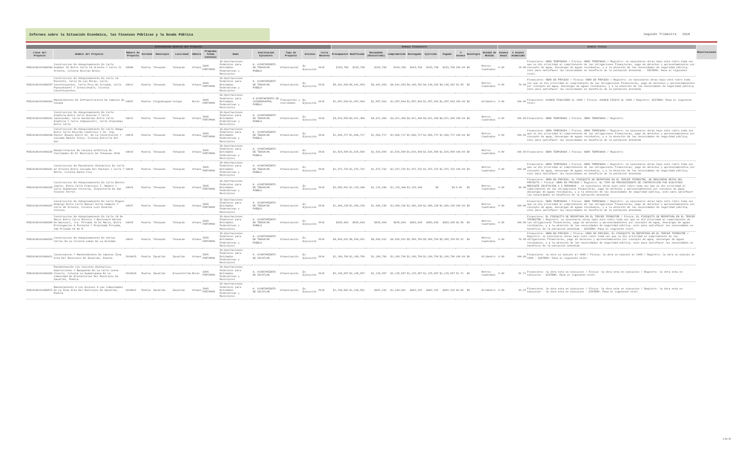Informes sobre la Situación Económica, las Finanzas Públicas y la Deuda Pública
Segundo Trimestre 2018
| Información General del Proyecto | | | | | | | | | | | | | Avance Financiero | | | | | | | | | | Avance Físico | | | Observaciones |
| --- | --- | --- | --- | --- | --- | --- | --- | --- | --- | --- | --- | --- | --- | --- | --- | --- | --- | --- | --- | --- | --- | --- | --- | --- | --- | --- |
| Clave del Proyecto | Nombre del Proyecto | Número de Proyecto | Entidad | Municipio | Localidad | Ámbito | Programa Fondo Convenio | Ramo | Institución Ejecutora | Tipo de Proyecto | Estatus | Ciclo Recurso | Presupuesto | Modificado | Recaudado (Ministrado) | Comprometido | Devengado | Ejercido | Pagado | % Avance | Reintegro | Unidad de Medida | Avance Anual | % Avance Acumulado | | |
| PUE18180101068284 | Construccion De Adoquinamiento En Calle Andador A2 Entre Calle 19 Oriente Y Calle 21 Oriente, Colonia Nicolas Bravo. | 18008 | Puebla | Tehuacán | Tehuacán | Urbano | I005 FORTAMUN | 33-Aportaciones Federales para Entidades Federativas y Municipios | H. AYUNTAMIENTO DE TEHUACAN PUEBLA | Urbanización | En Ejecución | 2018 | $193,768 | $193,768 | $193,768 | $193,768 | $193,768 | $193,768 | $193,768 | 100.00 | $0 | Metros Cuadrados | 0.00 | 10.00 | Financiera: OBRA TERMINADA / Física: OBRA TERMINADA / Registro: se ejecutaron obras bajo este rubro toda vez que se dio prioridad al cumplimiento de las obligaciones financieras, pago de derechos y aprovechamientos por concepto de agua, descargas de aguas residuales, y a la atención de las necesidades de seguridad pública, esto para satisfacer las necesidades en beneficio de la población atendida. - SISTEMA: Pasa al siguiente nivel. | |
| PUE18180101068297 | Construccion De Adoquinamiento En Calle 18 Poniente, Calle De Las Moras, Calle Constituyentes, Calle Pico De Orizaba, Calle Popocatepetl Y Iztaccihualt, Colonia Constituyentes. | 18011 | Puebla | Tehuacán | Tehuacán | Urbano | I005 FORTAMUN | 33-Aportaciones Federales para Entidades Federativas y Municipios | H. AYUNTAMIENTO DE TEHUACAN PUEBLA | Urbanización | En Ejecución | 2018 | $9,441,654 | $9,441,654 | $9,441,654 | $9,441,654 | $4,149,282 | $4,149,282 | $4,149,282 | 43.95 | $0 | Metros Cuadrados | 0.00 | 70.00 | Financiera: OBRA EN PROCESO / Física: OBRA EN PROCESO / Registro: se ejecutaron obras bajo este rubro toda vez que se dio prioridad al cumplimiento de las obligaciones financieras, pago de derechos y aprovechamientos por concepto de agua, descargas de aguas residuales, y a la atención de las necesidades de seguridad pública, esto para satisfacer las necesidades en beneficio de la población atendida | |
| PUE18180101068304 | Mantenimiento De Infraestructura De Caminos En Calapa | 18007 | Puebla | Chignahuapan | Calapa | Rural | I005 FORTAMUN | 33-Aportaciones Federales para Entidades Federativas y Municipios | H AYUNTAMIENTO DE CHIGNAHUAPAN, PUEBLA | Transportes y vialidades | En Ejecución | 2018 | $1,057,964 | $1,057,964 | $1,057,964 | $1,057,964 | $1,057,964 | $1,057,964 | $1,057,964 | 100.00 | $0 | Kilómetro | 0.00 | 100.00 | Financiera: AVANCE FINACIERO AL 100% / Física: AVANCE FISICO AL 100% / Registro: SISTEMA: Pasa al siguiente nivel. | |
| PUE18180101068331 | Construccion De Adoquinamiento En Calle Gladiola Entre Calle Acacias Y Calle Jacarandas; Calle Gardenias Entre Calle Gladiola Y Calle Cempasuchil, Calle Orquideas Entre Calle | 18012 | Puebla | Tehuacán | Tehuacán | Urbano | I005 FORTAMUN | 33-Aportaciones Federales para Entidades Federativas y Municipios | H. AYUNTAMIENTO DE TEHUACAN PUEBLA | Urbanización | En Ejecución | 2018 | $3,974,553 | $4,021,368 | $4,021,368 | $4,021,368 | $4,021,368 | $4,021,368 | $4,021,368 | 100.00 | $0 | Metros Cuadrados | 0.00 | 100.00 | Financiera: OBRA TERMINADA / Física: OBRA TERMINADA / Registro: | |
| PUE18180101068338 | Construccion De Adoquinamiento En Calle Omega Entre Calle Nicolás Copérnico Y Av. Ing. Pastor Rouaix Entre Av. De La Constitución Y Calzada Rancho Viejo, Colonia Estrella Del Sur. | 18015 | Puebla | Tehuacán | Tehuacán | Urbano | I005 FORTAMUN | 33-Aportaciones Federales para Entidades Federativas y Municipios | H. AYUNTAMIENTO DE TEHUACAN PUEBLA | Urbanización | En Ejecución | 2018 | $1,066,717 | $1,066,717 | $1,066,717 | $1,066,717 | $1,066,717 | $1,066,717 | $1,066,717 | 100.00 | $0 | Metros Cuadrados | 0.00 | 100.00 | Financiera: OBRA TERMINADA / Física: OBRA TERMINADA / Registro: se ejecutaron obras bajo este rubro toda vez que se dio prioridad al cumplimiento de las obligaciones financieras, pago de derechos y aprovechamientos por concepto de agua, descargas de aguas residuales, y a la atención de las necesidades de seguridad pública, esto para satisfacer las necesidades en beneficio de la población atendida | |
| PUE18180101068339 | Rehabilitacion De Carpeta Asfáltica En Vialidades En El Municipio De Tehuacan 2018 | 18016 | Puebla | Tehuacán | Tehuacán | Urbano | I005 FORTAMUN | 33-Aportaciones Federales para Entidades Federativas y Municipios | H. AYUNTAMIENTO DE TEHUACAN PUEBLA | Urbanización | En Ejecución | 2018 | $1,526,599 | $1,526,599 | $1,526,599 | $1,526,599 | $1,526,599 | $1,526,599 | $1,526,599 | 100.00 | $0 | Metros Cuadrados | 0.00 | 100.00 | Financiera: OBRA TERMINADA / Física: OBRA TERMINADA / Registro: | |
| PUE18180101068341 | Construccion De Pavimiento Hidráulico En Calle 42 Oriente Entre Calzada Del Panteon Y Calle 7 Norte, Colonia Santa Cruz. | 18019 | Puebla | Tehuacán | Tehuacán | Urbano | I005 FORTAMUN | 33-Aportaciones Federales para Entidades Federativas y Municipios | H. AYUNTAMIENTO DE TEHUACAN PUEBLA | Urbanización | En Ejecución | 2018 | $1,372,732 | $1,372,732 | $1,372,732 | $1,372,732 | $1,372,732 | $1,372,732 | $1,372,732 | 100.00 | $0 | Metros Cuadrados | 0.00 | 100.00 | Financiera: OBRA TERMINADA / Física: OBRA TERMINADA / Registro: se ejecutaron obras bajo este rubro toda vez que se dio prioridad al cumplimiento de las obligaciones financieras, pago de derechos y aprovechamientos por concepto de agua, descargas de aguas residuales, y a la atención de las necesidades de seguridad pública, esto para satisfacer las necesidades en beneficio de la población atendida | |
| PUE18180101068345 | Construccion De Adoquinamiento En Calle Benito Juarez, Entre Calle Francisco I. Madero Y Calle Guadalupe Victoria, Inspectoria De San Vicente Ferrer. | 18024 | Puebla | Tehuacán | Tehuacán | Urbano | I005 FORTAMUN | 33-Aportaciones Federales para Entidades Federativas y Municipios | H. AYUNTAMIENTO DE TEHUACAN PUEBLA | Urbanización | En Ejecución | 2018 | $2,050,991 | $1,125,348 | $1,125,348 | $1,125,348 | $1,125,348 | $0 | $0 | 0.00 | $0 | Metros Cuadrados | 0.00 | 60.00 | Financiera: OBRA EN PROCESO, EL FINIQUITO SE REPORTARA EN EL TERCER TRIMESTRE, SE REDUJERON METAS DEL PROYECTO / Física: OBRA EN PROCESO / Registro: EL TIPO DE PROCEDIMIENTO DE CONTRATACIÓN FUE EJECUTADO MEDIANTE INVITACIÓN A 5 PERSONAS - se ejecutaron obras bajo este rubro toda vez que se dio prioridad al cumplimiento de las obligaciones financieras, pago de derechos y aprovechamientos por concepto de agua, descargas de aguas residuales, y a la atención de las necesidades de seguridad pública, esto para satisfacer las necesidades en beneficio de la población atendida | |
| PUE18180101068347 | Construccion De Adoquinamiento En Calle Miguel Hidalgo Entre Calle Manuel Avila Camacho Y Calle 40 Oriente, Colonia Luis Donaldo Colosio. | 18027 | Puebla | Tehuacán | Tehuacán | Urbano | I005 FORTAMUN | 33-Aportaciones Federales para Entidades Federativas y Municipios | H. AYUNTAMIENTO DE TEHUACAN PUEBLA | Urbanización | En Ejecución | 2018 | $1,306,230 | $1,306,230 | $1,306,230 | $1,306,230 | $1,306,230 | $1,306,230 | $1,306,230 | 100.00 | $0 | Metros Cuadrados | 0.00 | 100.00 | Financiera: OBRA TERMINADA / Física: OBRA TERMINADA / Registro: se ejecutaron obras bajo este rubro toda vez que se dio prioridad al cumplimiento de las obligaciones financieras, pago de derechos y aprovechamientos por concepto de agua, descargas de aguas residuales, y a la atención de las necesidades de seguridad pública, esto para satisfacer las necesidades en beneficio de la población atendida. | |
| PUE18180101068350 | Construccion De Adoquinamiento En Calle 18 De Marzo Entre Calle Morelos Y Boulevard Héroes De Nacozari, 1ra. Privada 18 De Marzo, Entre Prolongacion 8 Poniente Y Propiedad Privada, 2da Privada 18 De M | 18028 | Puebla | Tehuacán | Tehuacán | Urbano | I005 FORTAMUN | 33-Aportaciones Federales para Entidades Federativas y Municipios | H. AYUNTAMIENTO DE TEHUACAN PUEBLA | Urbanización | En Ejecución | 2018 | $935,894 | $935,894 | $935,894 | $935,894 | $453,945 | $453,945 | $453,945 | 48.50 | $0 | Metros Cuadrados | 0.00 | 100.00 | Financiera: EL FINIQUITO SE REPORTARA EN EL TERCER TRIMESTRE / Física: EL FINIQUITO SE REPORTARA EN EL TERCER TRIMESTRE / Registro: se ejecutaron obras bajo este rubro toda vez que se dió prioridad al cumplimiento de las obligaciones financieras, pago de derechos y aprovechamientos por concepto de agua, descargas de aguas residuales, y a la atención de las necesidades de seguridad pública, esto para satisfacer las necesidades en beneficio de la población atendida - SISTEMA: Pasa al siguiente nivel. | |
| PUE18180101068353 | Construccion De Adoquinamiento En Varias Calles De La Colonia Lomas De La Soledad. | 18031 | Puebla | Tehuacán | Tehuacán | Urbano | I005 FORTAMUN | 33-Aportaciones Federales para Entidades Federativas y Municipios | H. AYUNTAMIENTO DE TEHUACAN PUEBLA | Urbanización | En Ejecución | 2018 | $8,954,931 | $8,954,931 | $8,954,931 | $8,954,931 | $5,365,790 | $5,365,790 | $5,365,790 | 59.92 | $0 | Metros Cuadrados | 0.00 | 70.00 | Financiera: OBRA EN PROCESO / Física: OBRA EN PROCESO, EL FINIQUITO SE REPORTARA EN EL TERCER TRIMESTRE / Registro: se ejecutaron obras bajo este rubro toda vez que se dio prioridad al cumplimiento de las obligaciones financieras, pago de derechos y aprovechamientos por concepto de agua, descargas de aguas residuales, y a la atención de las necesidades de seguridad pública, esto para satisfacer las necesidades en beneficio de la población atendida | |
| PUE18180101068421 | Conservacion Y Mantenimiento De Caminos Zona Alta Del Municipio De Zacatlan, Puebla. | 2018015 | Puebla | Zacatlán | Zacatlán | Urbano | I005 FORTAMUN | 33-Aportaciones Federales para Entidades Federativas y Municipios | H. AYUNTAMIENTO DE ZACATLAN | Urbanización | En Ejecución | 2018 | $1,109,796 | $1,109,796 | $1,109,796 | $1,109,796 | $1,109,796 | $1,109,796 | $1,109,796 | 100.00 | $0 | Kilómetro | 0.00 | 100.00 | Financiera: la obra se ejecuto al 100% / Física: la obra se ejecuto al 100% / Registro: la obra se ejecuto al 100% - SISTEMA: Pasa al siguiente nivel. | |
| PUE18180101068459 | Pavimentación Con Concreto Hidraulico, Guarniciones Y Banquetas En La Calle Leona Vicario, Colonia La Guadalupana En La Comunidad De Eloxochitlan Del Municipio De Zacatlán, Puebla. | 2018018 | Puebla | Zacatlán | Eloxochitlán | Rural | I005 FORTAMUN | 33-Aportaciones Federales para Entidades Federativas y Municipios | H. AYUNTAMIENTO DE ZACATLAN | Urbanización | En Ejecución | 2018 | $2,135,957 | $2,135,957 | $1,125,957 | $2,135,957 | $1,125,957 | $1,125,957 | $1,125,957 | 52.71 | $0 | Metros Cuadrados | 0.00 | 52.71 | Financiera: la obra esta en ejecucion / Física: la obra esta en ejecucion / Registro: la obra esta en ejecucion - SISTEMA: Pasa al siguiente nivel. | |
| PUE18180101068572 | Mantenimiento A Los Accesos A Las Comunidades De La Zona Alta Del Municipio De Zacatlan, Puebla. | 2018022 | Puebla | Zacatlán | Zacatlán | Urbano | I005 FORTAMUN | 33-Aportaciones Federales para Entidades Federativas y Municipios | H. AYUNTAMIENTO DE ZACATLAN | Urbanización | En Ejecución | 2018 | $1,230,581 | $1,230,581 | $492,232 | $1,230,581 | $492,232 | $492,232 | $492,232 | 40.00 | $0 | Kilómetro | 0.00 | 42.37 | Financiera: la obra esta en ejecucion / Física: la obra esta en ejecucion / Registro: la obra esta en ejecucion - la obra esta en ejecucion - SISTEMA: Pasa al siguiente nivel. | |
6 de 30